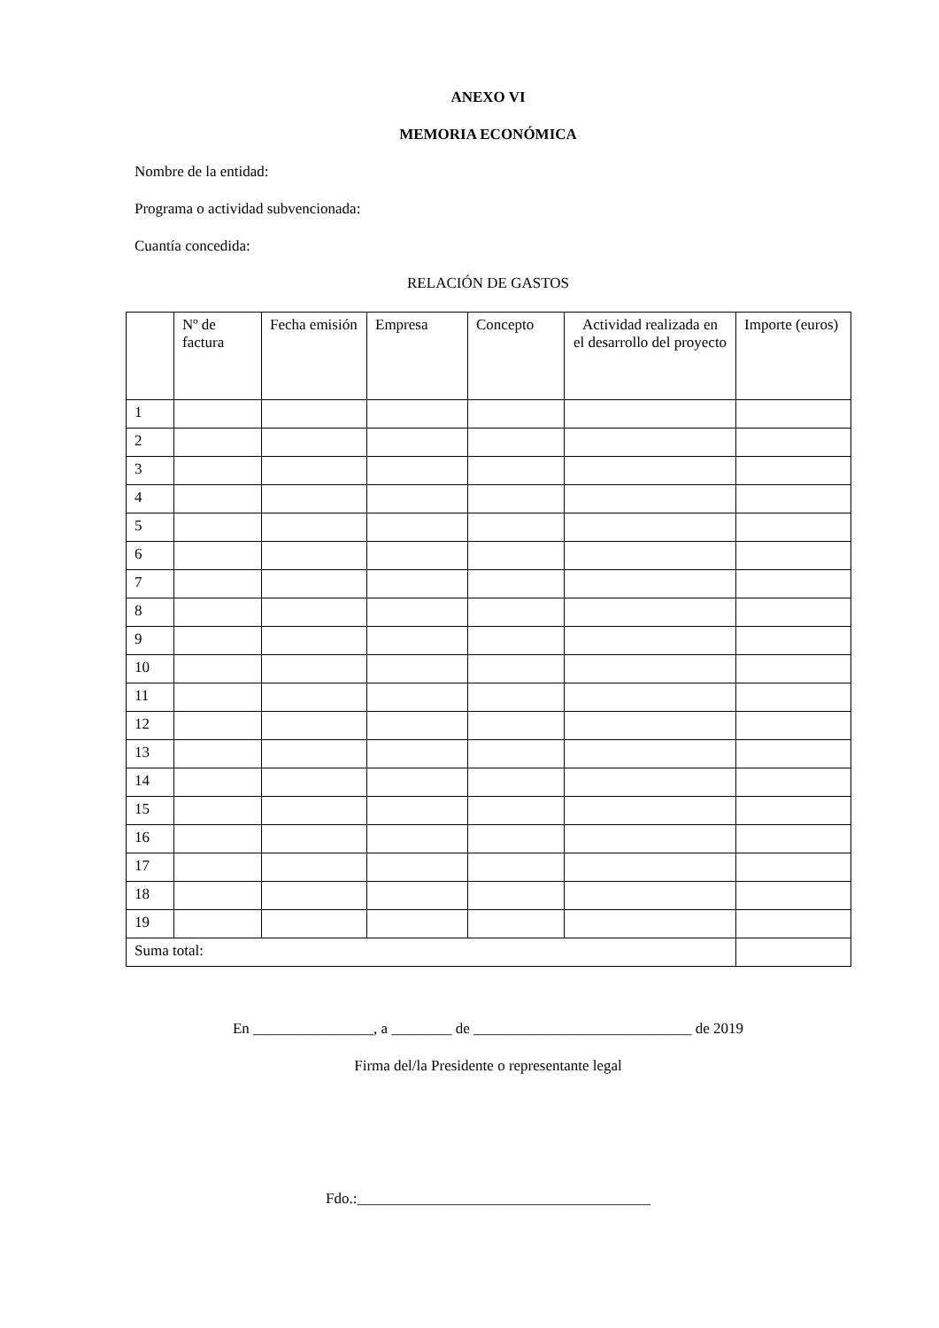ANEXO VI
MEMORIA ECONÓMICA
Nombre de la entidad:
Programa o actividad subvencionada:
Cuantía concedida:
RELACIÓN DE GASTOS
| | Nº de factura | Fecha emisión | Empresa | Concepto | Actividad realizada en el desarrollo del proyecto | Importe (euros) |
| --- | --- | --- | --- | --- | --- | --- |
| 1 | | | | | | |
| 2 | | | | | | |
| 3 | | | | | | |
| 4 | | | | | | |
| 5 | | | | | | |
| 6 | | | | | | |
| 7 | | | | | | |
| 8 | | | | | | |
| 9 | | | | | | |
| 10 | | | | | | |
| 11 | | | | | | |
| 12 | | | | | | |
| 13 | | | | | | |
| 14 | | | | | | |
| 15 | | | | | | |
| 16 | | | | | | |
| 17 | | | | | | |
| 18 | | | | | | |
| 19 | | | | | | |
| Suma total: | | | | | | |
En ________________, a ________ de _____________________________ de 2019
Firma del/la Presidente o representante legal
Fdo.:_______________________________________